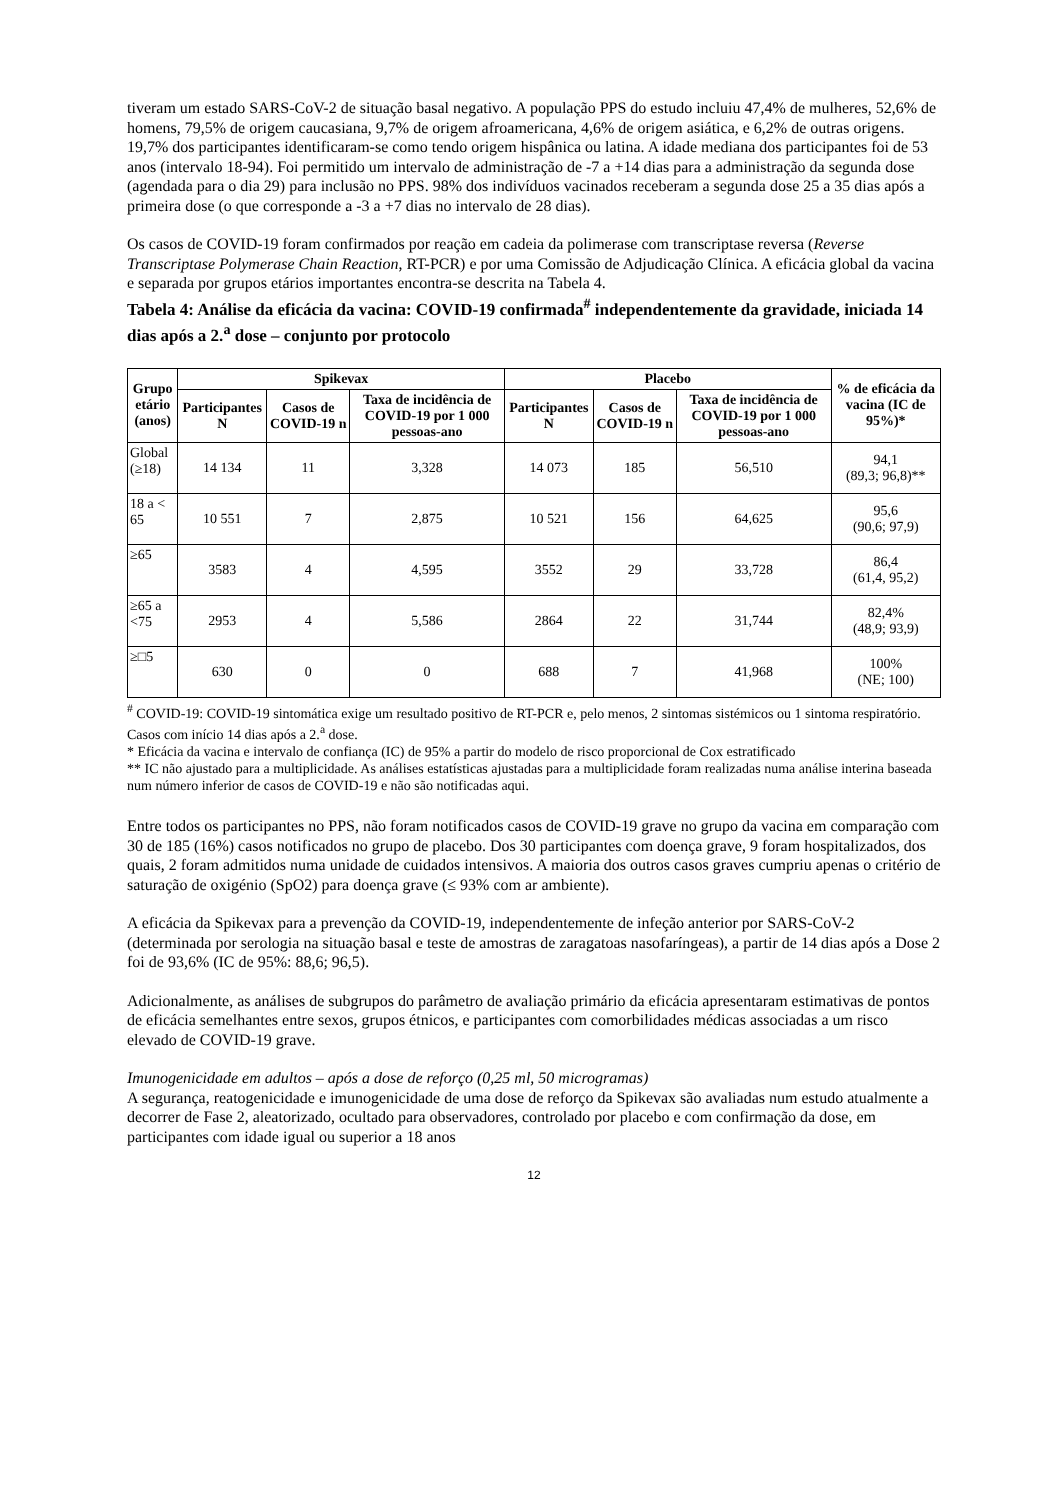tiveram um estado SARS-CoV-2 de situação basal negativo. A população PPS do estudo incluiu 47,4% de mulheres, 52,6% de homens, 79,5% de origem caucasiana, 9,7% de origem afroamericana, 4,6% de origem asiática, e 6,2% de outras origens. 19,7% dos participantes identificaram-se como tendo origem hispânica ou latina. A idade mediana dos participantes foi de 53 anos (intervalo 18-94). Foi permitido um intervalo de administração de -7 a +14 dias para a administração da segunda dose (agendada para o dia 29) para inclusão no PPS. 98% dos indivíduos vacinados receberam a segunda dose 25 a 35 dias após a primeira dose (o que corresponde a -3 a +7 dias no intervalo de 28 dias).
Os casos de COVID-19 foram confirmados por reação em cadeia da polimerase com transcriptase reversa (Reverse Transcriptase Polymerase Chain Reaction, RT-PCR) e por uma Comissão de Adjudicação Clínica. A eficácia global da vacina e separada por grupos etários importantes encontra-se descrita na Tabela 4.
Tabela 4: Análise da eficácia da vacina: COVID-19 confirmada<sup>#</sup> independentemente da gravidade, iniciada 14 dias após a 2.<sup>a</sup> dose – conjunto por protocolo
| Grupo etário (anos) | Spikevax | | | Placebo | | | % de eficácia da vacina (IC de 95%)* |
| --- | --- | --- | --- | --- | --- | --- | --- |
| | Participantes N | Casos de COVID-19 n | Taxa de incidência de COVID-19 por 1 000 pessoas-ano | Participantes N | Casos de COVID-19 n | Taxa de incidência de COVID-19 por 1 000 pessoas-ano | |
| Global (≥18) | 14 134 | 11 | 3,328 | 14 073 | 185 | 56,510 | 94,1 (89,3; 96,8)** |
| 18 a < 65 | 10 551 | 7 | 2,875 | 10 521 | 156 | 64,625 | 95,6 (90,6; 97,9) |
| ≥65 | 3583 | 4 | 4,595 | 3552 | 29 | 33,728 | 86,4 (61,4, 95,2) |
| ≥65 a <75 | 2953 | 4 | 5,586 | 2864 | 22 | 31,744 | 82,4% (48,9; 93,9) |
| ≥□5 | 630 | 0 | 0 | 688 | 7 | 41,968 | 100% (NE; 100) |
<sup>#</sup> COVID-19: COVID-19 sintomática exige um resultado positivo de RT-PCR e, pelo menos, 2 sintomas sistémicos ou 1 sintoma respiratório. Casos com início 14 dias após a 2.<sup>a</sup> dose.
* Eficácia da vacina e intervalo de confiança (IC) de 95% a partir do modelo de risco proporcional de Cox estratificado
** IC não ajustado para a multiplicidade. As análises estatísticas ajustadas para a multiplicidade foram realizadas numa análise interina baseada num número inferior de casos de COVID-19 e não são notificadas aqui.
Entre todos os participantes no PPS, não foram notificados casos de COVID-19 grave no grupo da vacina em comparação com 30 de 185 (16%) casos notificados no grupo de placebo. Dos 30 participantes com doença grave, 9 foram hospitalizados, dos quais, 2 foram admitidos numa unidade de cuidados intensivos. A maioria dos outros casos graves cumpriu apenas o critério de saturação de oxigénio (SpO2) para doença grave (≤ 93% com ar ambiente).
A eficácia da Spikevax para a prevenção da COVID-19, independentemente de infeção anterior por SARS-CoV-2 (determinada por serologia na situação basal e teste de amostras de zaragatoas nasofaríngeas), a partir de 14 dias após a Dose 2 foi de 93,6% (IC de 95%: 88,6; 96,5).
Adicionalmente, as análises de subgrupos do parâmetro de avaliação primário da eficácia apresentaram estimativas de pontos de eficácia semelhantes entre sexos, grupos étnicos, e participantes com comorbilidades médicas associadas a um risco elevado de COVID-19 grave.
Imunogenicidade em adultos – após a dose de reforço (0,25 ml, 50 microgramas)
A segurança, reatogenicidade e imunogenicidade de uma dose de reforço da Spikevax são avaliadas num estudo atualmente a decorrer de Fase 2, aleatorizado, ocultado para observadores, controlado por placebo e com confirmação da dose, em participantes com idade igual ou superior a 18 anos
12